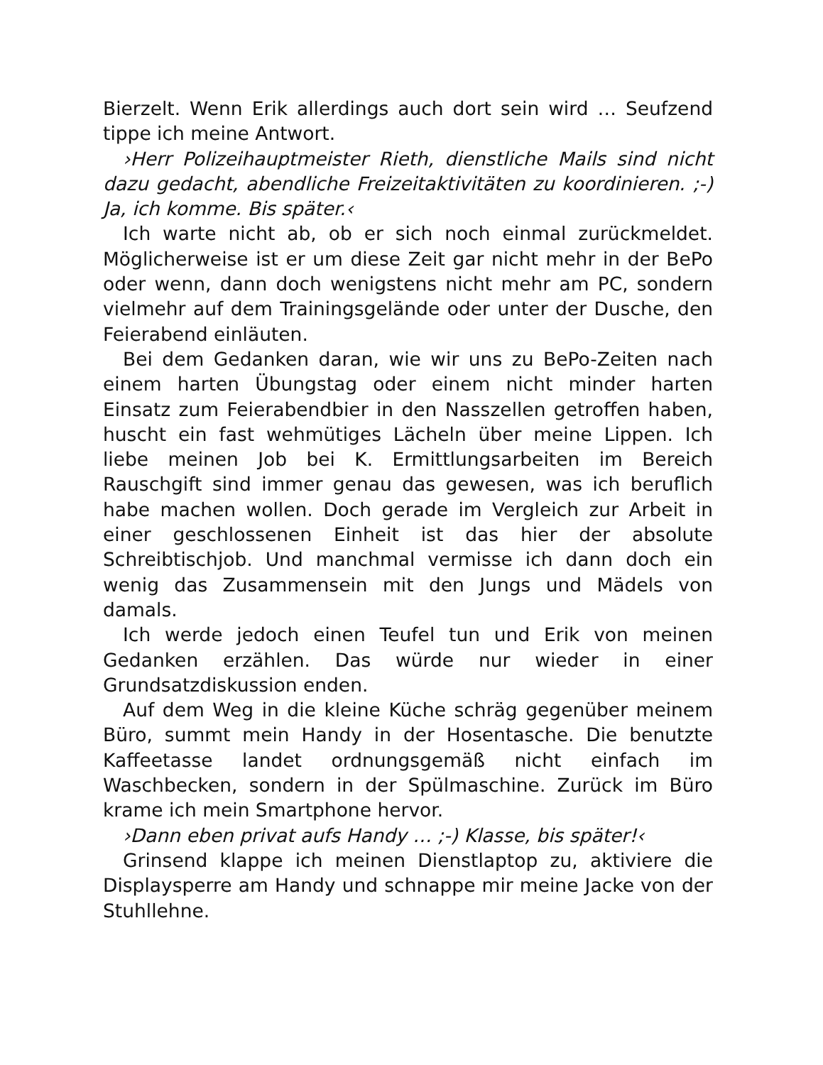Bierzelt. Wenn Erik allerdings auch dort sein wird … Seufzend tippe ich meine Antwort.
›Herr Polizeihauptmeister Rieth, dienstliche Mails sind nicht dazu gedacht, abendliche Freizeitaktivitäten zu koordinieren. ;-) Ja, ich komme. Bis später.‹
Ich warte nicht ab, ob er sich noch einmal zurückmeldet. Möglicherweise ist er um diese Zeit gar nicht mehr in der BePo oder wenn, dann doch wenigstens nicht mehr am PC, sondern vielmehr auf dem Trainingsgelände oder unter der Dusche, den Feierabend einläuten.
Bei dem Gedanken daran, wie wir uns zu BePo-Zeiten nach einem harten Übungstag oder einem nicht minder harten Einsatz zum Feierabendbier in den Nasszellen getroffen haben, huscht ein fast wehmütiges Lächeln über meine Lippen. Ich liebe meinen Job bei K. Ermittlungsarbeiten im Bereich Rauschgift sind immer genau das gewesen, was ich beruflich habe machen wollen. Doch gerade im Vergleich zur Arbeit in einer geschlossenen Einheit ist das hier der absolute Schreibtischjob. Und manchmal vermisse ich dann doch ein wenig das Zusammensein mit den Jungs und Mädels von damals.
Ich werde jedoch einen Teufel tun und Erik von meinen Gedanken erzählen. Das würde nur wieder in einer Grundsatzdiskussion enden.
Auf dem Weg in die kleine Küche schräg gegenüber meinem Büro, summt mein Handy in der Hosentasche. Die benutzte Kaffeetasse landet ordnungsgemäß nicht einfach im Waschbecken, sondern in der Spülmaschine. Zurück im Büro krame ich mein Smartphone hervor.
›Dann eben privat aufs Handy … ;-) Klasse, bis später!‹
Grinsend klappe ich meinen Dienstlaptop zu, aktiviere die Displaysperre am Handy und schnappe mir meine Jacke von der Stuhllehne.